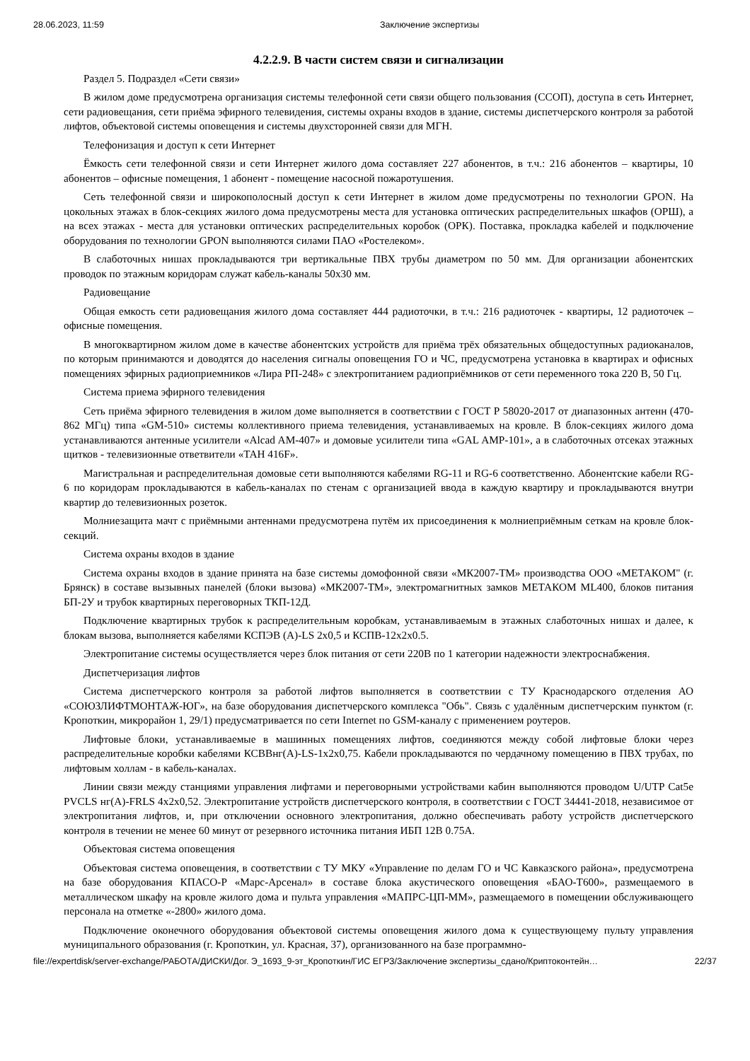28.06.2023, 11:59 Заключение экспертизы
4.2.2.9. В части систем связи и сигнализации
Раздел 5. Подраздел «Сети связи»
В жилом доме предусмотрена организация системы телефонной сети связи общего пользования (ССОП), доступа в сеть Интернет, сети радиовещания, сети приёма эфирного телевидения, системы охраны входов в здание, системы диспетчерского контроля за работой лифтов, объектовой системы оповещения и системы двухсторонней связи для МГН.
Телефонизация и доступ к сети Интернет
Ёмкость сети телефонной связи и сети Интернет жилого дома составляет 227 абонентов, в т.ч.: 216 абонентов – квартиры, 10 абонентов – офисные помещения, 1 абонент - помещение насосной пожаротушения.
Сеть телефонной связи и широкополосный доступ к сети Интернет в жилом доме предусмотрены по технологии GPON. На цокольных этажах в блок-секциях жилого дома предусмотрены места для установка оптических распределительных шкафов (ОРШ), а на всех этажах - места для установки оптических распределительных коробок (ОРК). Поставка, прокладка кабелей и подключение оборудования по технологии GPON выполняются силами ПАО «Ростелеком».
В слаботочных нишах прокладываются три вертикальные ПВХ трубы диаметром по 50 мм. Для организации абонентских проводок по этажным коридорам служат кабель-каналы 50х30 мм.
Радиовещание
Общая емкость сети радиовещания жилого дома составляет 444 радиоточки, в т.ч.: 216 радиоточек - квартиры, 12 радиоточек – офисные помещения.
В многоквартирном жилом доме в качестве абонентских устройств для приёма трёх обязательных общедоступных радиоканалов, по которым принимаются и доводятся до населения сигналы оповещения ГО и ЧС, предусмотрена установка в квартирах и офисных помещениях эфирных радиоприемников «Лира РП-248» с электропитанием радиоприёмников от сети переменного тока 220 В, 50 Гц.
Система приема эфирного телевидения
Сеть приёма эфирного телевидения в жилом доме выполняется в соответствии с ГОСТ Р 58020-2017 от диапазонных антенн (470-862 МГц) типа «GM-510» системы коллективного приема телевидения, устанавливаемых на кровле. В блок-секциях жилого дома устанавливаются антенные усилители «Alcad AM-407» и домовые усилители типа «GAL AMP-101», а в слаботочных отсеках этажных щитков - телевизионные ответвители «TAH 416F».
Магистральная и распределительная домовые сети выполняются кабелями RG-11 и RG-6 соответственно. Абонентские кабели RG-6 по коридорам прокладываются в кабель-каналах по стенам с организацией ввода в каждую квартиру и прокладываются внутри квартир до телевизионных розеток.
Молниезащита мачт с приёмными антеннами предусмотрена путём их присоединения к молниеприёмным сеткам на кровле блок-секций.
Система охраны входов в здание
Система охраны входов в здание принята на базе системы домофонной связи «МК2007-ТМ» производства ООО «МЕТАКОМ" (г. Брянск) в составе вызывных панелей (блоки вызова) «МК2007-ТМ», электромагнитных замков МЕТАКОМ ML400, блоков питания БП-2У и трубок квартирных переговорных ТКП-12Д.
Подключение квартирных трубок к распределительным коробкам, устанавливаемым в этажных слаботочных нишах и далее, к блокам вызова, выполняется кабелями КСПЭВ (А)-LS 2х0,5 и КСПВ-12х2х0.5.
Электропитание системы осуществляется через блок питания от сети 220В по 1 категории надежности электроснабжения.
Диспетчеризация лифтов
Система диспетчерского контроля за работой лифтов выполняется в соответствии с ТУ Краснодарского отделения АО «СОЮЗЛИФТМОНТАЖ-ЮГ», на базе оборудования диспетчерского комплекса "Обь". Связь с удалённым диспетчерским пунктом (г. Кропоткин, микрорайон 1, 29/1) предусматривается по сети Internet по GSM-каналу с применением роутеров.
Лифтовые блоки, устанавливаемые в машинных помещениях лифтов, соединяются между собой лифтовые блоки через распределительные коробки кабелями КСВВнг(А)-LS-1х2х0,75. Кабели прокладываются по чердачному помещению в ПВХ трубах, по лифтовым холлам - в кабель-каналах.
Линии связи между станциями управления лифтами и переговорными устройствами кабин выполняются проводом U/UTP Cat5e PVCLS нг(А)-FRLS 4х2х0,52. Электропитание устройств диспетчерского контроля, в соответствии с ГОСТ 34441-2018, независимое от электропитания лифтов, и, при отключении основного электропитания, должно обеспечивать работу устройств диспетчерского контроля в течении не менее 60 минут от резервного источника питания ИБП 12В 0.75А.
Объектовая система оповещения
Объектовая система оповещения, в соответствии с ТУ МКУ «Управление по делам ГО и ЧС Кавказского района», предусмотрена на базе оборудования КПАСО-Р «Марс-Арсенал» в составе блока акустического оповещения «БАО-Т600», размещаемого в металлическом шкафу на кровле жилого дома и пульта управления «МАПРС-ЦП-ММ», размещаемого в помещении обслуживающего персонала на отметке «-2800» жилого дома.
Подключение оконечного оборудования объектовой системы оповещения жилого дома к существующему пульту управления муниципального образования (г. Кропоткин, ул. Красная, 37), организованного на базе программно-
file://expertdisk/server-exchange/РАБОТА/ДИСКИ/Дог. Э_1693_9-эт_Кропоткин/ГИС ЕГРЗ/Заключение экспертизы_сдано/Криптоконтейн… 22/37